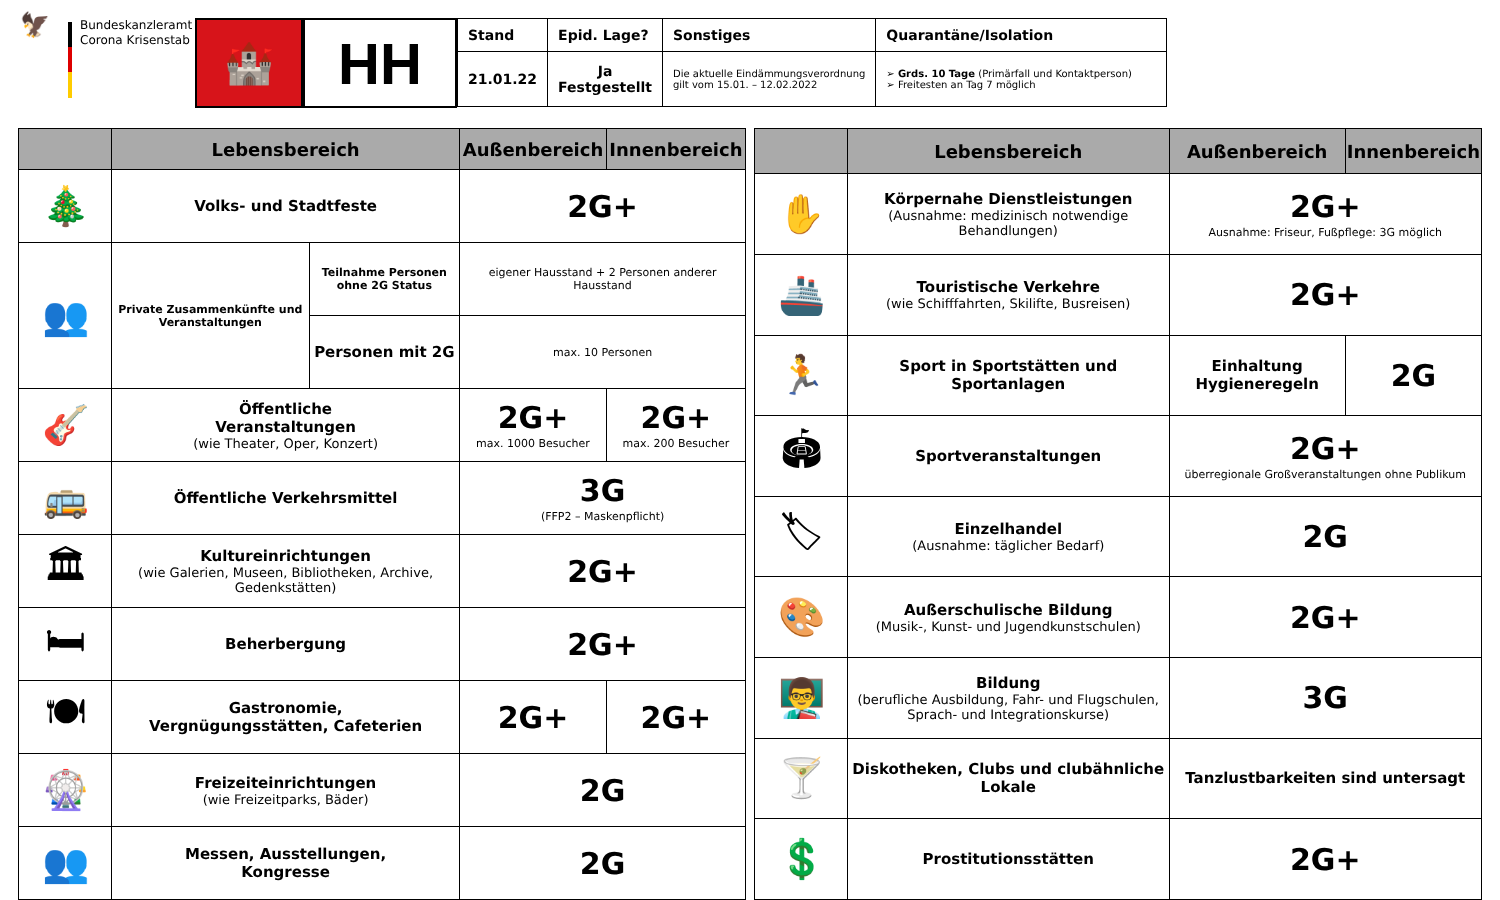🦅
Bundeskanzleramt
Corona Krisenstab
🏰
HH
| Stand | Epid. Lage? | Sonstiges | Quarantäne/Isolation |
| --- | --- | --- | --- |
| 21.01.22 | Ja Festgestellt | Die aktuelle Eindämmungsverordnung gilt vom 15.01. – 12.02.2022 | ➢ Grds. 10 Tage (Primärfall und Kontaktperson) ➢ Freitesten an Tag 7 möglich |
| | Lebensbereich | | Außenbereich | Innenbereich |
| --- | --- | --- | --- | --- |
| 🎄 | Volks- und Stadtfeste | | 2G+ | |
| 👥 | Private Zusammenkünfte und Veranstaltungen | Teilnahme Personen ohne 2G Status | eigener Hausstand + 2 Personen anderer Hausstand | |
| | | Personen mit 2G | max. 10 Personen | |
| 🎸 | Öffentliche Veranstaltungen (wie Theater, Oper, Konzert) | | 2G+ max. 1000 Besucher | 2G+ max. 200 Besucher |
| 🚌 | Öffentliche Verkehrsmittel | | 3G (FFP2 – Maskenpflicht) | |
| 🏛 | Kultureinrichtungen (wie Galerien, Museen, Bibliotheken, Archive, Gedenkstätten) | | 2G+ | |
| 🛏 | Beherbergung | | 2G+ | |
| 🍽 | Gastronomie, Vergnügungsstätten, Cafeterien | | 2G+ | 2G+ |
| 🎡 | Freizeiteinrichtungen (wie Freizeitparks, Bäder) | | 2G | |
| 👥 | Messen, Ausstellungen, Kongresse | | 2G | |
| | Lebensbereich | Außenbereich | Innenbereich |
| --- | --- | --- | --- |
| ✋ | Körpernahe Dienstleistungen (Ausnahme: medizinisch notwendige Behandlungen) | 2G+ Ausnahme: Friseur, Fußpflege: 3G möglich | |
| 🚢 | Touristische Verkehre (wie Schifffahrten, Skilifte, Busreisen) | 2G+ | |
| 🏃 | Sport in Sportstätten und Sportanlagen | Einhaltung Hygieneregeln | 2G |
| 🏟 | Sportveranstaltungen | 2G+ überregionale Großveranstaltungen ohne Publikum | |
| 🏷 | Einzelhandel (Ausnahme: täglicher Bedarf) | 2G | |
| 🎨 | Außerschulische Bildung (Musik-, Kunst- und Jugendkunstschulen) | 2G+ | |
| 👨‍🏫 | Bildung (berufliche Ausbildung, Fahr- und Flugschulen, Sprach- und Integrationskurse) | 3G | |
| 🍸 | Diskotheken, Clubs und clubähnliche Lokale | Tanzlustbarkeiten sind untersagt | |
| 💲 | Prostitutionsstätten | 2G+ | |